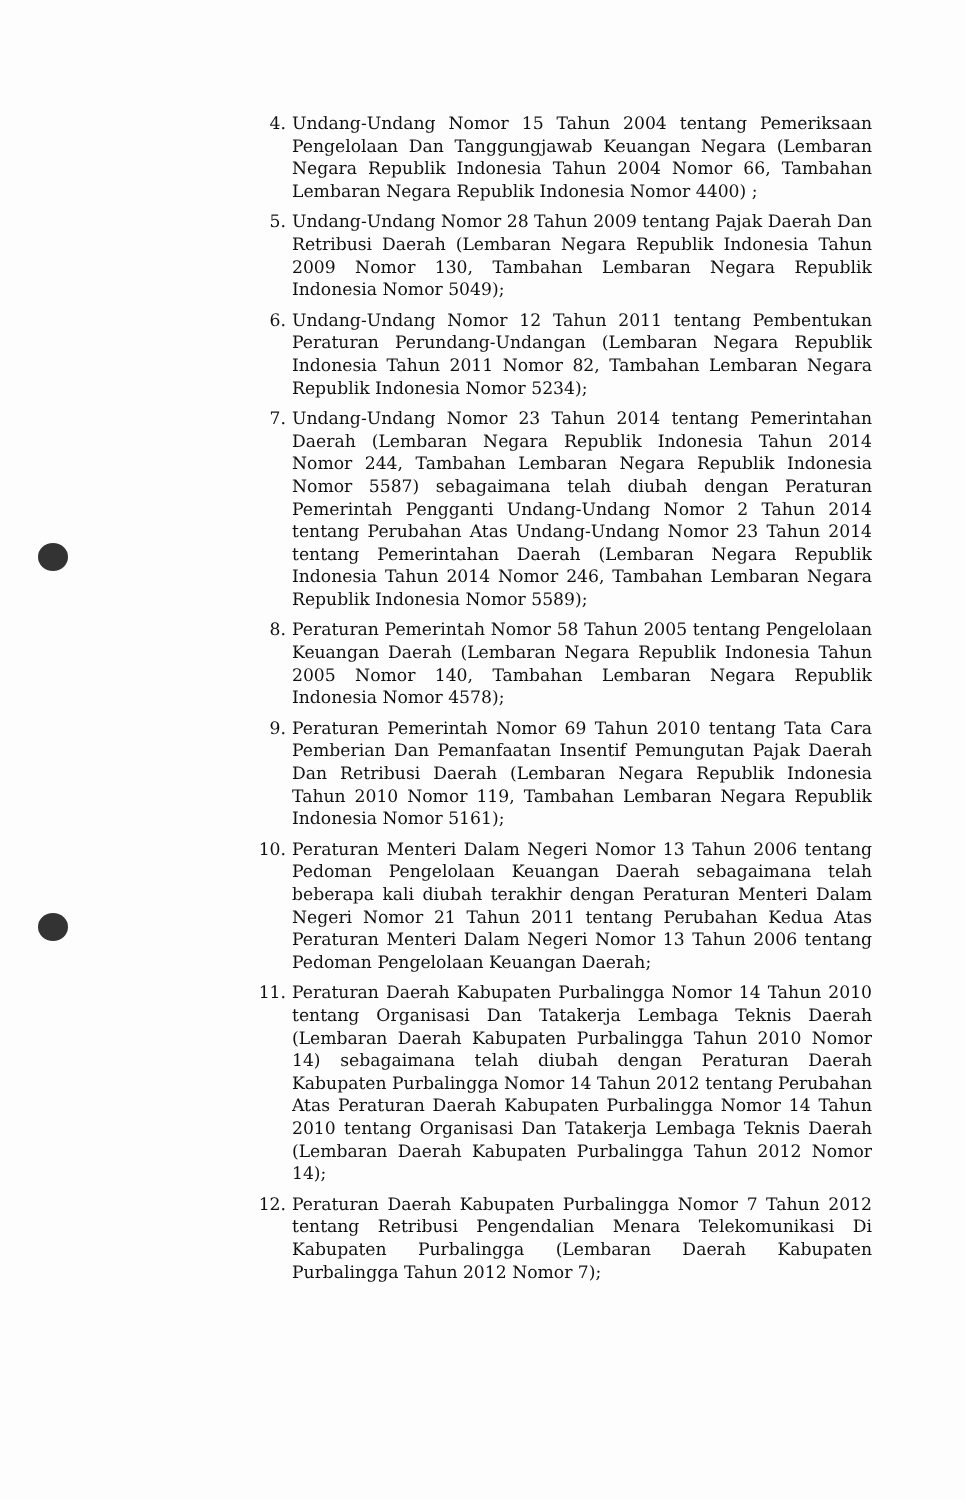4. Undang-Undang Nomor 15 Tahun 2004 tentang Pemeriksaan Pengelolaan Dan Tanggungjawab Keuangan Negara (Lembaran Negara Republik Indonesia Tahun 2004 Nomor 66, Tambahan Lembaran Negara Republik Indonesia Nomor 4400) ;
5. Undang-Undang Nomor 28 Tahun 2009 tentang Pajak Daerah Dan Retribusi Daerah (Lembaran Negara Republik Indonesia Tahun 2009 Nomor 130, Tambahan Lembaran Negara Republik Indonesia Nomor 5049);
6. Undang-Undang Nomor 12 Tahun 2011 tentang Pembentukan Peraturan Perundang-Undangan (Lembaran Negara Republik Indonesia Tahun 2011 Nomor 82, Tambahan Lembaran Negara Republik Indonesia Nomor 5234);
7. Undang-Undang Nomor 23 Tahun 2014 tentang Pemerintahan Daerah (Lembaran Negara Republik Indonesia Tahun 2014 Nomor 244, Tambahan Lembaran Negara Republik Indonesia Nomor 5587) sebagaimana telah diubah dengan Peraturan Pemerintah Pengganti Undang-Undang Nomor 2 Tahun 2014 tentang Perubahan Atas Undang-Undang Nomor 23 Tahun 2014 tentang Pemerintahan Daerah (Lembaran Negara Republik Indonesia Tahun 2014 Nomor 246, Tambahan Lembaran Negara Republik Indonesia Nomor 5589);
8. Peraturan Pemerintah Nomor 58 Tahun 2005 tentang Pengelolaan Keuangan Daerah (Lembaran Negara Republik Indonesia Tahun 2005 Nomor 140, Tambahan Lembaran Negara Republik Indonesia Nomor 4578);
9. Peraturan Pemerintah Nomor 69 Tahun 2010 tentang Tata Cara Pemberian Dan Pemanfaatan Insentif Pemungutan Pajak Daerah Dan Retribusi Daerah (Lembaran Negara Republik Indonesia Tahun 2010 Nomor 119, Tambahan Lembaran Negara Republik Indonesia Nomor 5161);
10. Peraturan Menteri Dalam Negeri Nomor 13 Tahun 2006 tentang Pedoman Pengelolaan Keuangan Daerah sebagaimana telah beberapa kali diubah terakhir dengan Peraturan Menteri Dalam Negeri Nomor 21 Tahun 2011 tentang Perubahan Kedua Atas Peraturan Menteri Dalam Negeri Nomor 13 Tahun 2006 tentang Pedoman Pengelolaan Keuangan Daerah;
11. Peraturan Daerah Kabupaten Purbalingga Nomor 14 Tahun 2010 tentang Organisasi Dan Tatakerja Lembaga Teknis Daerah (Lembaran Daerah Kabupaten Purbalingga Tahun 2010 Nomor 14) sebagaimana telah diubah dengan Peraturan Daerah Kabupaten Purbalingga Nomor 14 Tahun 2012 tentang Perubahan Atas Peraturan Daerah Kabupaten Purbalingga Nomor 14 Tahun 2010 tentang Organisasi Dan Tatakerja Lembaga Teknis Daerah (Lembaran Daerah Kabupaten Purbalingga Tahun 2012 Nomor 14);
12. Peraturan Daerah Kabupaten Purbalingga Nomor 7 Tahun 2012 tentang Retribusi Pengendalian Menara Telekomunikasi Di Kabupaten Purbalingga (Lembaran Daerah Kabupaten Purbalingga Tahun 2012 Nomor 7);